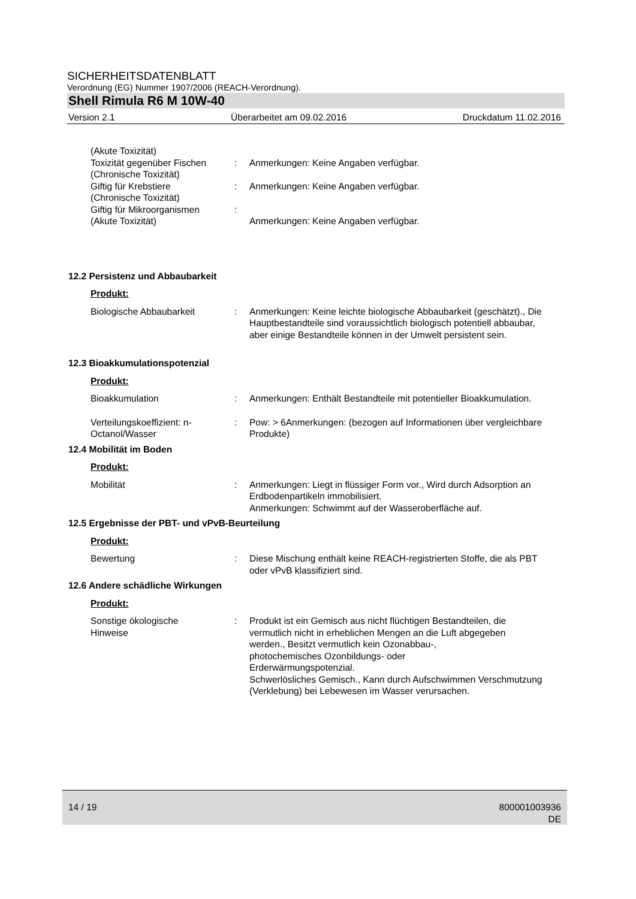SICHERHEITSDATENBLATT
Verordnung (EG) Nummer 1907/2006 (REACH-Verordnung).
Shell Rimula R6 M 10W-40
Version 2.1 Überarbeitet am 09.02.2016 Druckdatum 11.02.2016
(Akute Toxizität)
Toxizität gegenüber Fischen
(Chronische Toxizität)
:
Anmerkungen: Keine Angaben verfügbar.
Giftig für Krebstiere
(Chronische Toxizität)
: Anmerkungen: Keine Angaben verfügbar.
Giftig für Mikroorganismen
(Akute Toxizität)
:
Anmerkungen: Keine Angaben verfügbar.
12.2 Persistenz und Abbaubarkeit
Produkt:
Biologische Abbaubarkeit : Anmerkungen: Keine leichte biologische Abbaubarkeit (geschätzt)., Die Hauptbestandteile sind voraussichtlich biologisch potentiell abbaubar, aber einige Bestandteile können in der Umwelt persistent sein.
12.3 Bioakkumulationspotenzial
Produkt:
Bioakkumulation : Anmerkungen: Enthält Bestandteile mit potentieller Bioakkumulation.
Verteilungskoeffizient: n-Octanol/Wasser
: Pow: > 6Anmerkungen: (bezogen auf Informationen über vergleichbare Produkte)
12.4 Mobilität im Boden
Produkt:
Mobilität : Anmerkungen: Liegt in flüssiger Form vor., Wird durch Adsorption an Erdbodenpartikeln immobilisiert.
Anmerkungen: Schwimmt auf der Wasseroberfläche auf.
12.5 Ergebnisse der PBT- und vPvB-Beurteilung
Produkt:
Bewertung : Diese Mischung enthält keine REACH-registrierten Stoffe, die als PBT oder vPvB klassifiziert sind.
12.6 Andere schädliche Wirkungen
Produkt:
Sonstige ökologische
Hinweise
: Produkt ist ein Gemisch aus nicht flüchtigen Bestandteilen, die vermutlich nicht in erheblichen Mengen an die Luft abgegeben werden., Besitzt vermutlich kein Ozonabbau-,
photochemisches Ozonbildungs- oder
Erderwärmungspotenzial.
Schwerlösliches Gemisch., Kann durch Aufschwimmen Verschmutzung (Verklebung) bei Lebewesen im Wasser verursachen.
14 / 19 800001003936
DE